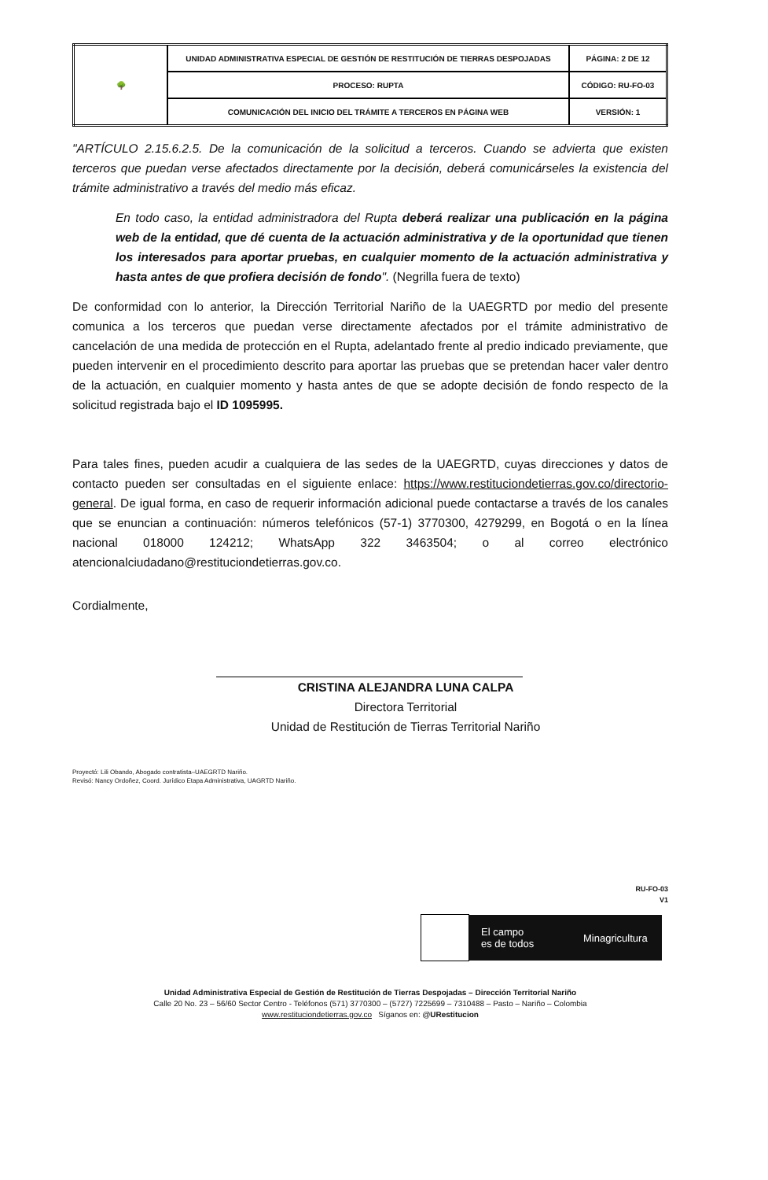| 🌳 | UNIDAD ADMINISTRATIVA ESPECIAL DE GESTIÓN DE RESTITUCIÓN DE TIERRAS DESPOJADAS | PÁGINA: 2 DE 12 |
| | PROCESO: RUPTA | CÓDIGO: RU-FO-03 |
| | COMUNICACIÓN DEL INICIO DEL TRÁMITE A TERCEROS EN PÁGINA WEB | VERSIÓN: 1 |
"ARTÍCULO 2.15.6.2.5. De la comunicación de la solicitud a terceros. Cuando se advierta que existen terceros que puedan verse afectados directamente por la decisión, deberá comunicárseles la existencia del trámite administrativo a través del medio más eficaz.
En todo caso, la entidad administradora del Rupta deberá realizar una publicación en la página web de la entidad, que dé cuenta de la actuación administrativa y de la oportunidad que tienen los interesados para aportar pruebas, en cualquier momento de la actuación administrativa y hasta antes de que profiera decisión de fondo". (Negrilla fuera de texto)
De conformidad con lo anterior, la Dirección Territorial Nariño de la UAEGRTD por medio del presente comunica a los terceros que puedan verse directamente afectados por el trámite administrativo de cancelación de una medida de protección en el Rupta, adelantado frente al predio indicado previamente, que pueden intervenir en el procedimiento descrito para aportar las pruebas que se pretendan hacer valer dentro de la actuación, en cualquier momento y hasta antes de que se adopte decisión de fondo respecto de la solicitud registrada bajo el ID 1095995.
Para tales fines, pueden acudir a cualquiera de las sedes de la UAEGRTD, cuyas direcciones y datos de contacto pueden ser consultadas en el siguiente enlace: https://www.restituciondetierras.gov.co/directorio-general. De igual forma, en caso de requerir información adicional puede contactarse a través de los canales que se enuncian a continuación: números telefónicos (57-1) 3770300, 4279299, en Bogotá o en la línea nacional 018000 124212; WhatsApp 322 3463504; o al correo electrónico atencionalciudadano@restituciondetierras.gov.co.
Cordialmente,
CRISTINA ALEJANDRA LUNA CALPA
Directora Territorial
Unidad de Restitución de Tierras Territorial Nariño
Proyectó: Lili Obando, Abogado contratista–UAEGRTD Nariño.
Revisó: Nancy Ordoñez, Coord. Jurídico Etapa Administrativa, UAGRTD Nariño.
RU-FO-03
V1
El campo
es de todos Minagricultura
Unidad Administrativa Especial de Gestión de Restitución de Tierras Despojadas – Dirección Territorial Nariño
Calle 20 No. 23 – 56/60 Sector Centro - Teléfonos (571) 3770300 – (5727) 7225699 – 7310488 – Pasto – Nariño – Colombia
www.restituciondetierras.gov.co Síganos en: @URestitucion